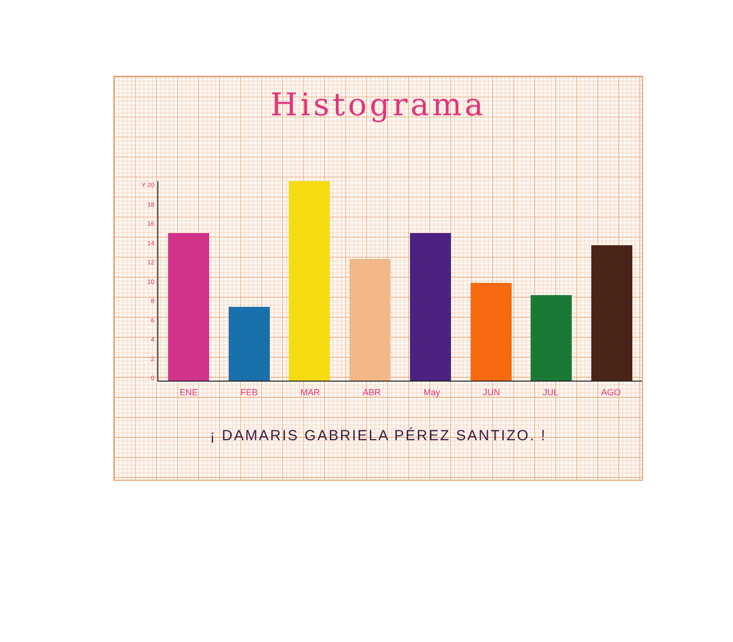Histograma
Y 20
18
16
14
12
10
86420
ENE FEB MAR ABR May JUN JUL AGO
¡ DAMARIS GABRIELA PÉREZ SANTIZO. !